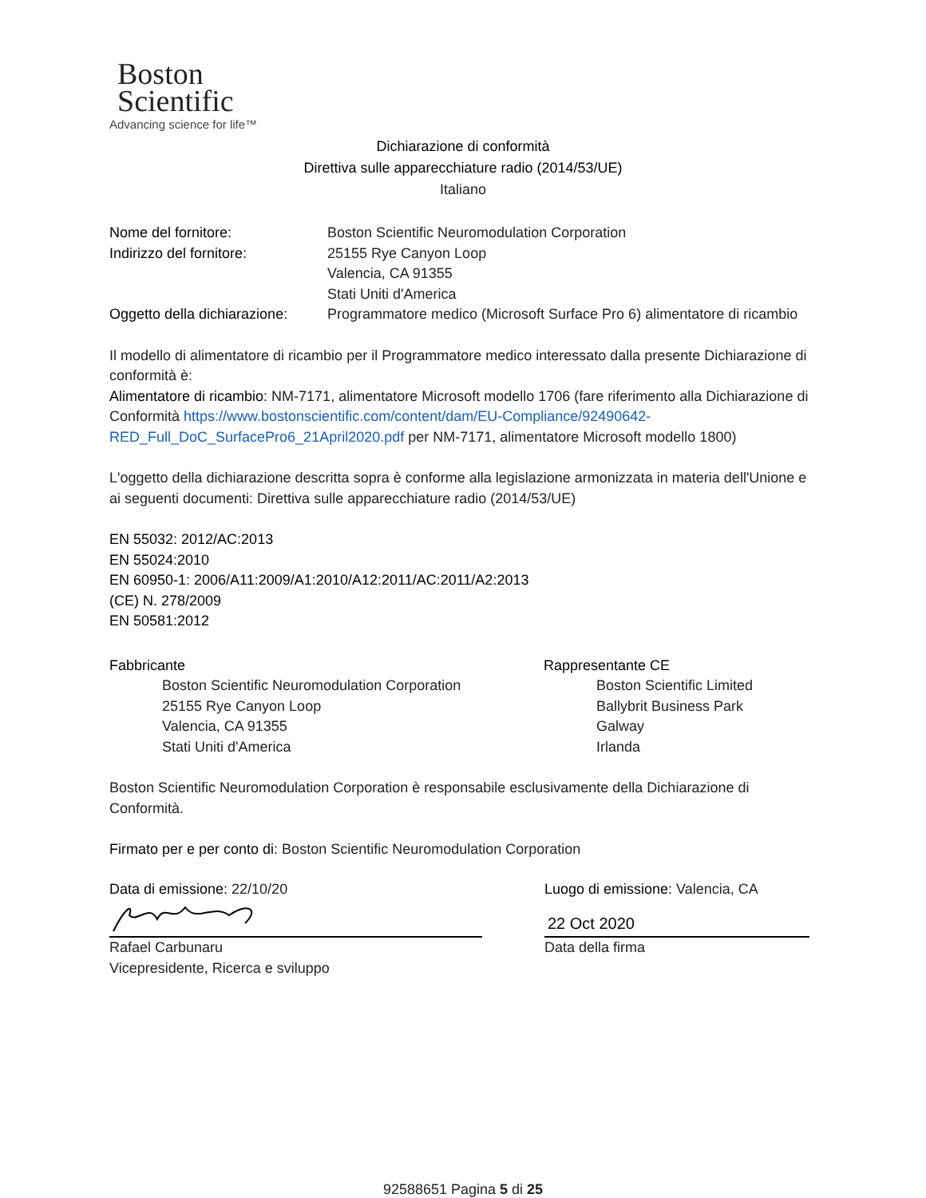Boston
Scientific
Advancing science for life™
Dichiarazione di conformità
Direttiva sulle apparecchiature radio (2014/53/UE)
Italiano
| Nome del fornitore: | Boston Scientific Neuromodulation Corporation |
| Indirizzo del fornitore: | 25155 Rye Canyon Loop Valencia, CA 91355 Stati Uniti d'America |
| Oggetto della dichiarazione: | Programmatore medico (Microsoft Surface Pro 6) alimentatore di ricambio |
Il modello di alimentatore di ricambio per il Programmatore medico interessato dalla presente Dichiarazione di conformità è:
Alimentatore di ricambio: NM-7171, alimentatore Microsoft modello 1706 (fare riferimento alla Dichiarazione di Conformità https://www.bostonscientific.com/content/dam/EU-Compliance/92490642-RED_Full_DoC_SurfacePro6_21April2020.pdf per NM-7171, alimentatore Microsoft modello 1800)
L'oggetto della dichiarazione descritta sopra è conforme alla legislazione armonizzata in materia dell'Unione e ai seguenti documenti: Direttiva sulle apparecchiature radio (2014/53/UE)
EN 55032: 2012/AC:2013
EN 55024:2010
EN 60950-1: 2006/A11:2009/A1:2010/A12:2011/AC:2011/A2:2013
(CE) N. 278/2009
EN 50581:2012
Fabbricante
Boston Scientific Neuromodulation Corporation
25155 Rye Canyon Loop
Valencia, CA 91355
Stati Uniti d'America
Rappresentante CE
Boston Scientific Limited
Ballybrit Business Park
Galway
Irlanda
Boston Scientific Neuromodulation Corporation è responsabile esclusivamente della Dichiarazione di Conformità.
Firmato per e per conto di: Boston Scientific Neuromodulation Corporation
Data di emissione: 22/10/20
Rafael Carbunaru
Vicepresidente, Ricerca e sviluppo
Luogo di emissione: Valencia, CA
22 Oct 2020
Data della firma
92588651 Pagina 5 di 25